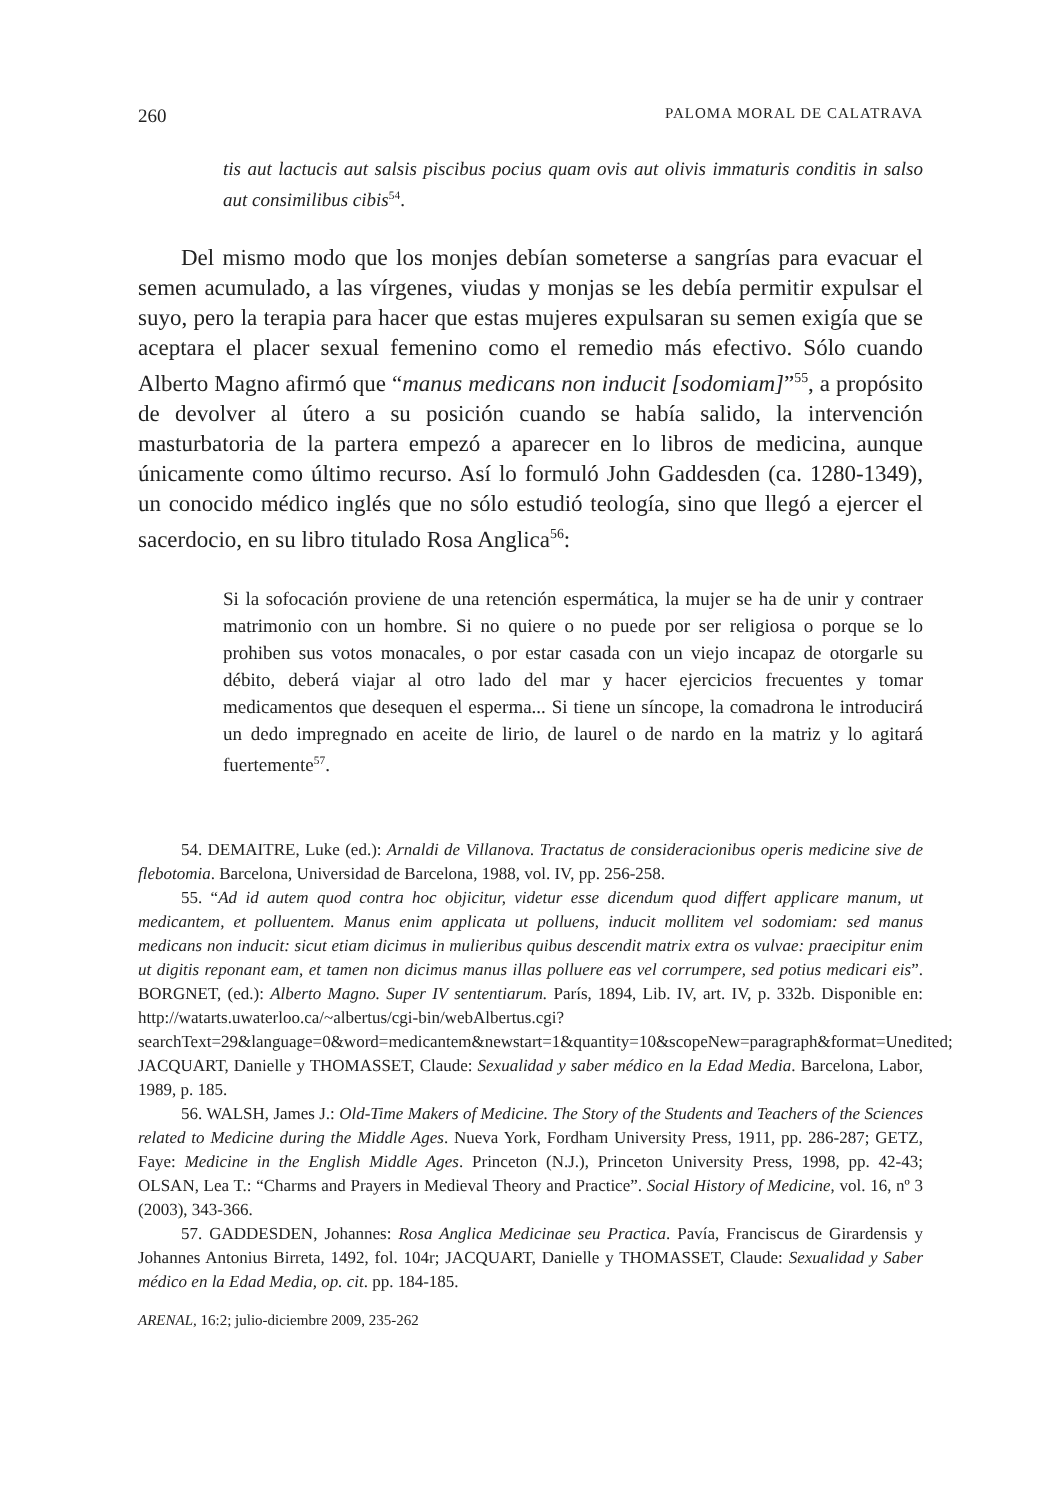260 PALOMA MORAL DE CALATRAVA
tis aut lactucis aut salsis piscibus pocius quam ovis aut olivis immaturis conditis in salso aut consimilibus cibis<sup>54</sup>.
Del mismo modo que los monjes debían someterse a sangrías para evacuar el semen acumulado, a las vírgenes, viudas y monjas se les debía permitir expulsar el suyo, pero la terapia para hacer que estas mujeres expulsaran su semen exigía que se aceptara el placer sexual femenino como el remedio más efectivo. Sólo cuando Alberto Magno afirmó que “manus medicans non inducit [sodomiam]”<sup>55</sup>, a propósito de devolver al útero a su posición cuando se había salido, la intervención masturbatoria de la partera empezó a aparecer en lo libros de medicina, aunque únicamente como último recurso. Así lo formuló John Gaddesden (ca. 1280-1349), un conocido médico inglés que no sólo estudió teología, sino que llegó a ejercer el sacerdocio, en su libro titulado Rosa Anglica<sup>56</sup>:
Si la sofocación proviene de una retención espermática, la mujer se ha de unir y contraer matrimonio con un hombre. Si no quiere o no puede por ser religiosa o porque se lo prohiben sus votos monacales, o por estar casada con un viejo incapaz de otorgarle su débito, deberá viajar al otro lado del mar y hacer ejercicios frecuentes y tomar medicamentos que desequen el esperma... Si tiene un síncope, la comadrona le introducirá un dedo impregnado en aceite de lirio, de laurel o de nardo en la matriz y lo agitará fuertemente<sup>57</sup>.
54. DEMAITRE, Luke (ed.): Arnaldi de Villanova. Tractatus de consideracionibus operis medicine sive de flebotomia. Barcelona, Universidad de Barcelona, 1988, vol. IV, pp. 256-258.
55. “Ad id autem quod contra hoc objicitur, videtur esse dicendum quod differt applicare manum, ut medicantem, et polluentem. Manus enim applicata ut polluens, inducit mollitem vel sodomiam: sed manus medicans non inducit: sicut etiam dicimus in mulieribus quibus descendit matrix extra os vulvae: praecipitur enim ut digitis reponant eam, et tamen non dicimus manus illas polluere eas vel corrumpere, sed potius medicari eis”. BORGNET, (ed.): Alberto Magno. Super IV sententiarum. París, 1894, Lib. IV, art. IV, p. 332b. Disponible en: http://watarts.uwaterloo.ca/~albertus/cgi-bin/webAlbertus.cgi?searchText=29&language=0&word=medicantem&newstart=1&quantity=10&scopeNew=paragraph&format=Unedited; JACQUART, Danielle y THOMASSET, Claude: Sexualidad y saber médico en la Edad Media. Barcelona, Labor, 1989, p. 185.
56. WALSH, James J.: Old-Time Makers of Medicine. The Story of the Students and Teachers of the Sciences related to Medicine during the Middle Ages. Nueva York, Fordham University Press, 1911, pp. 286-287; GETZ, Faye: Medicine in the English Middle Ages. Princeton (N.J.), Princeton University Press, 1998, pp. 42-43; OLSAN, Lea T.: “Charms and Prayers in Medieval Theory and Practice”. Social History of Medicine, vol. 16, nº 3 (2003), 343-366.
57. GADDESDEN, Johannes: Rosa Anglica Medicinae seu Practica. Pavía, Franciscus de Girardensis y Johannes Antonius Birreta, 1492, fol. 104r; JACQUART, Danielle y THOMASSET, Claude: Sexualidad y Saber médico en la Edad Media, op. cit. pp. 184-185.
ARENAL, 16:2; julio-diciembre 2009, 235-262